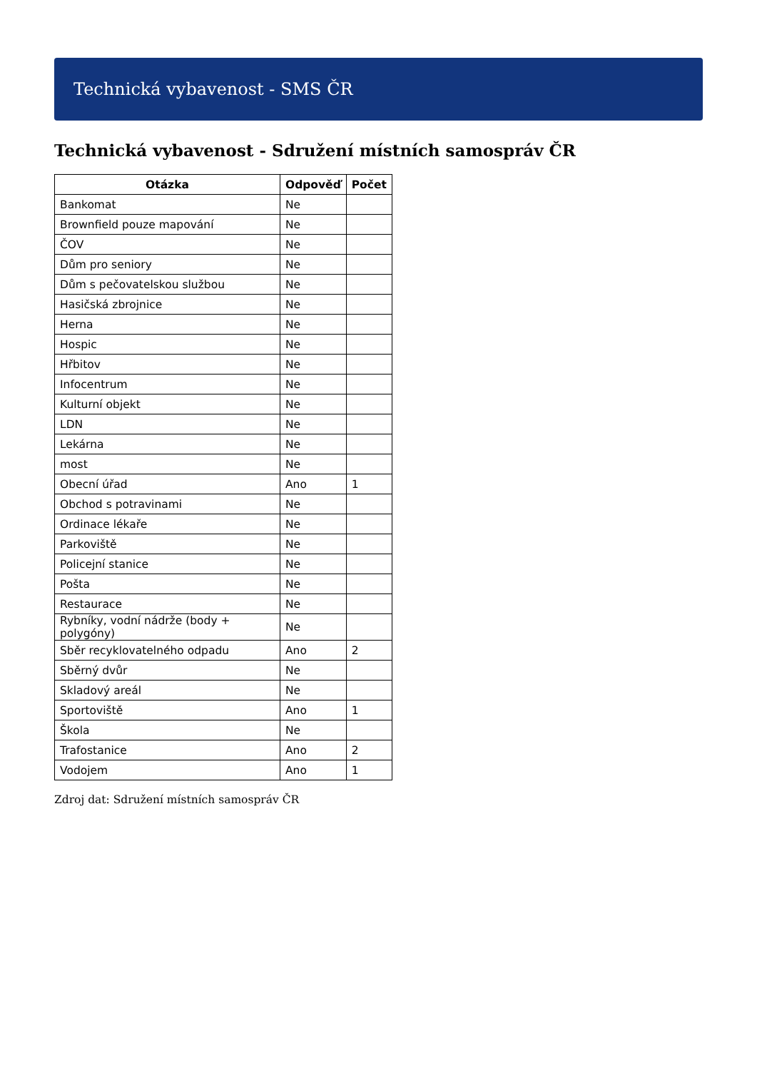Technická vybavenost - SMS ČR
Technická vybavenost - Sdružení místních samospráv ČR
| Otázka | Odpověď | Počet |
| --- | --- | --- |
| Bankomat | Ne | |
| Brownfield pouze mapování | Ne | |
| ČOV | Ne | |
| Dům pro seniory | Ne | |
| Dům s pečovatelskou službou | Ne | |
| Hasičská zbrojnice | Ne | |
| Herna | Ne | |
| Hospic | Ne | |
| Hřbitov | Ne | |
| Infocentrum | Ne | |
| Kulturní objekt | Ne | |
| LDN | Ne | |
| Lekárna | Ne | |
| most | Ne | |
| Obecní úřad | Ano | 1 |
| Obchod s potravinami | Ne | |
| Ordinace lékaře | Ne | |
| Parkoviště | Ne | |
| Policejní stanice | Ne | |
| Pošta | Ne | |
| Restaurace | Ne | |
| Rybníky, vodní nádrže (body + polygóny) | Ne | |
| Sběr recyklovatelného odpadu | Ano | 2 |
| Sběrný dvůr | Ne | |
| Skladový areál | Ne | |
| Sportoviště | Ano | 1 |
| Škola | Ne | |
| Trafostanice | Ano | 2 |
| Vodojem | Ano | 1 |
Zdroj dat: Sdružení místních samospráv ČR